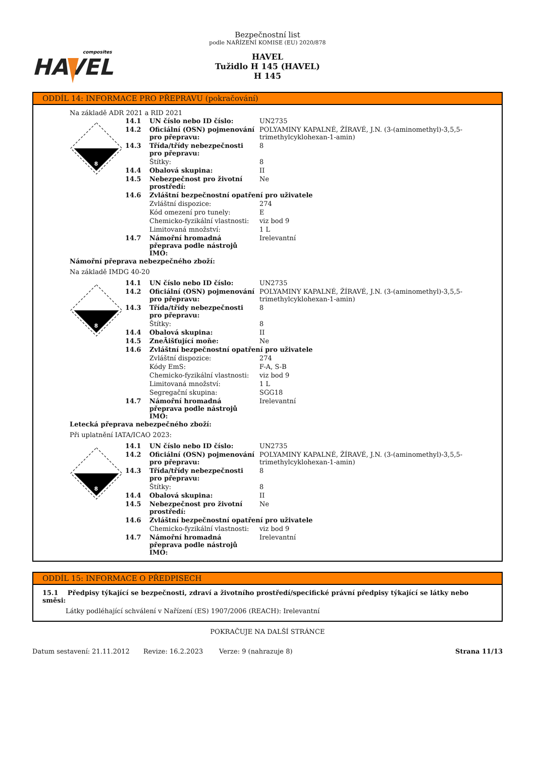composites
HAVEL
Bezpečnostní list
podle NAŘÍZENÍ KOMISE (EU) 2020/878
HAVEL
Tužidlo H 145 (HAVEL)
H 145
ODDÍL 14: INFORMACE PRO PŘEPRAVU (pokračování)
Na základě ADR 2021 a RID 2021
8
| 14.1 | UN číslo nebo ID číslo: | UN2735 |
| 14.2 | Oficiální (OSN) pojmenování pro přepravu: | POLYAMINY KAPALNÉ, ŽÍRAVÉ, J.N. (3-(aminomethyl)-3,5,5-trimethylcyklohexan-1-amin) |
| 14.3 | Třída/třídy nebezpečnosti pro přepravu: | 8 |
| | Štítky: | 8 |
| 14.4 | Obalová skupina: | II |
| 14.5 | Nebezpečnost pro životní prostředí: | Ne |
| 14.6 | Zvláštní bezpečnostní opatření pro uživatele | |
| | Zvláštní dispozice: | 274 |
| | Kód omezení pro tunely: | E |
| | Chemicko-fyzikální vlastnosti: | viz bod 9 |
| | Limitovaná množství: | 1 L |
| 14.7 | Námořní hromadná přeprava podle nástrojů IMO: | Irelevantní |
Námořní přeprava nebezpečného zboží:
Na základě IMDG 40-20
8
| 14.1 | UN číslo nebo ID číslo: | UN2735 |
| 14.2 | Oficiální (OSN) pojmenování pro přepravu: | POLYAMINY KAPALNÉ, ŽÍRAVÉ, J.N. (3-(aminomethyl)-3,5,5-trimethylcyklohexan-1-amin) |
| 14.3 | Třída/třídy nebezpečnosti pro přepravu: | 8 |
| | Štítky: | 8 |
| 14.4 | Obalová skupina: | II |
| 14.5 | ZneĀišťující moňe: | Ne |
| 14.6 | Zvláštní bezpečnostní opatření pro uživatele | |
| | Zvláštní dispozice: | 274 |
| | Kódy EmS: | F-A, S-B |
| | Chemicko-fyzikální vlastnosti: | viz bod 9 |
| | Limitovaná množství: | 1 L |
| | Segregační skupina: | SGG18 |
| 14.7 | Námořní hromadná přeprava podle nástrojů IMO: | Irelevantní |
Letecká přeprava nebezpečného zboží:
Při uplatnění IATA/ICAO 2023:
8
| 14.1 | UN číslo nebo ID číslo: | UN2735 |
| 14.2 | Oficiální (OSN) pojmenování pro přepravu: | POLYAMINY KAPALNÉ, ŽÍRAVÉ, J.N. (3-(aminomethyl)-3,5,5-trimethylcyklohexan-1-amin) |
| 14.3 | Třída/třídy nebezpečnosti pro přepravu: | 8 |
| | Štítky: | 8 |
| 14.4 | Obalová skupina: | II |
| 14.5 | Nebezpečnost pro životní prostředí: | Ne |
| 14.6 | Zvláštní bezpečnostní opatření pro uživatele | |
| | Chemicko-fyzikální vlastnosti: | viz bod 9 |
| 14.7 | Námořní hromadná přeprava podle nástrojů IMO: | Irelevantní |
ODDÍL 15: INFORMACE O PŘEDPISECH
15.1 Předpisy týkající se bezpečnosti, zdraví a životního prostředí/specifické právní předpisy týkající se látky nebo směsi:
Látky podléhající schválení v Nařízení (ES) 1907/2006 (REACH): Irelevantní
POKRAČUJE NA DALŠÍ STRÁNCE
Datum sestavení: 21.11.2012 Revize: 16.2.2023 Verze: 9 (nahrazuje 8) Strana 11/13